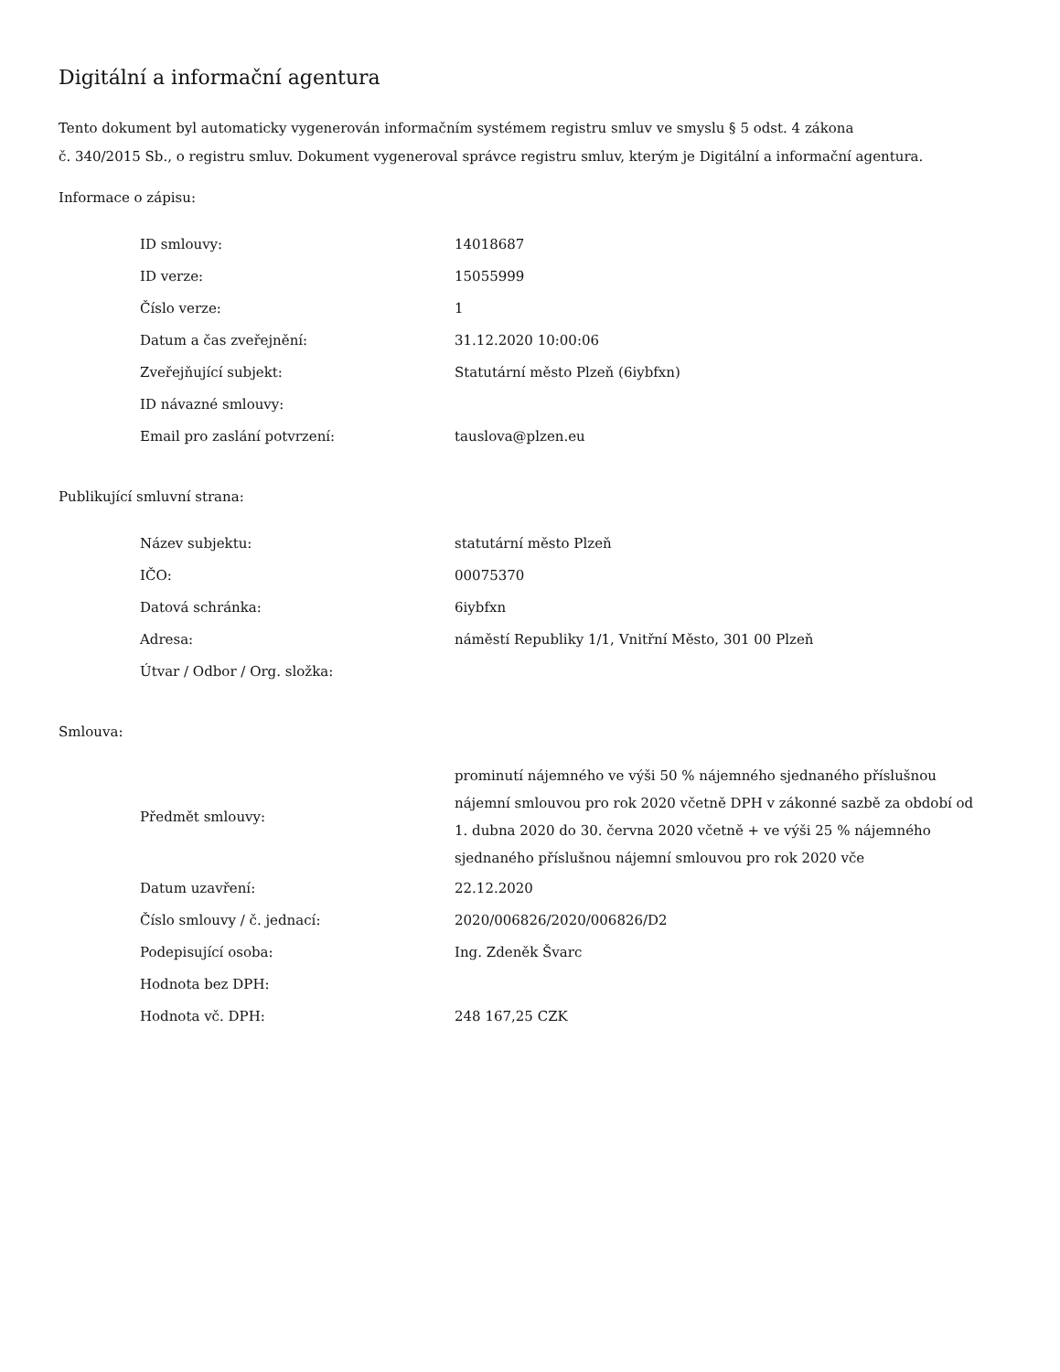Digitální a informační agentura
Tento dokument byl automaticky vygenerován informačním systémem registru smluv ve smyslu § 5 odst. 4 zákona
č. 340/2015 Sb., o registru smluv. Dokument vygeneroval správce registru smluv, kterým je Digitální a informační agentura.
Informace o zápisu:
| ID smlouvy: | 14018687 |
| ID verze: | 15055999 |
| Číslo verze: | 1 |
| Datum a čas zveřejnění: | 31.12.2020 10:00:06 |
| Zveřejňující subjekt: | Statutární město Plzeň (6iybfxn) |
| ID návazné smlouvy: | |
| Email pro zaslání potvrzení: | tauslova@plzen.eu |
Publikující smluvní strana:
| Název subjektu: | statutární město Plzeň |
| IČO: | 00075370 |
| Datová schránka: | 6iybfxn |
| Adresa: | náměstí Republiky 1/1, Vnitřní Město, 301 00 Plzeň |
| Útvar / Odbor / Org. složka: | |
Smlouva:
| Předmět smlouvy: | prominutí nájemného ve výši 50 % nájemného sjednaného příslušnou nájemní smlouvou pro rok 2020 včetně DPH v zákonné sazbě za období od 1. dubna 2020 do 30. června 2020 včetně + ve výši 25 % nájemného sjednaného příslušnou nájemní smlouvou pro rok 2020 vče |
| Datum uzavření: | 22.12.2020 |
| Číslo smlouvy / č. jednací: | 2020/006826/2020/006826/D2 |
| Podepisující osoba: | Ing. Zdeněk Švarc |
| Hodnota bez DPH: | |
| Hodnota vč. DPH: | 248 167,25 CZK |